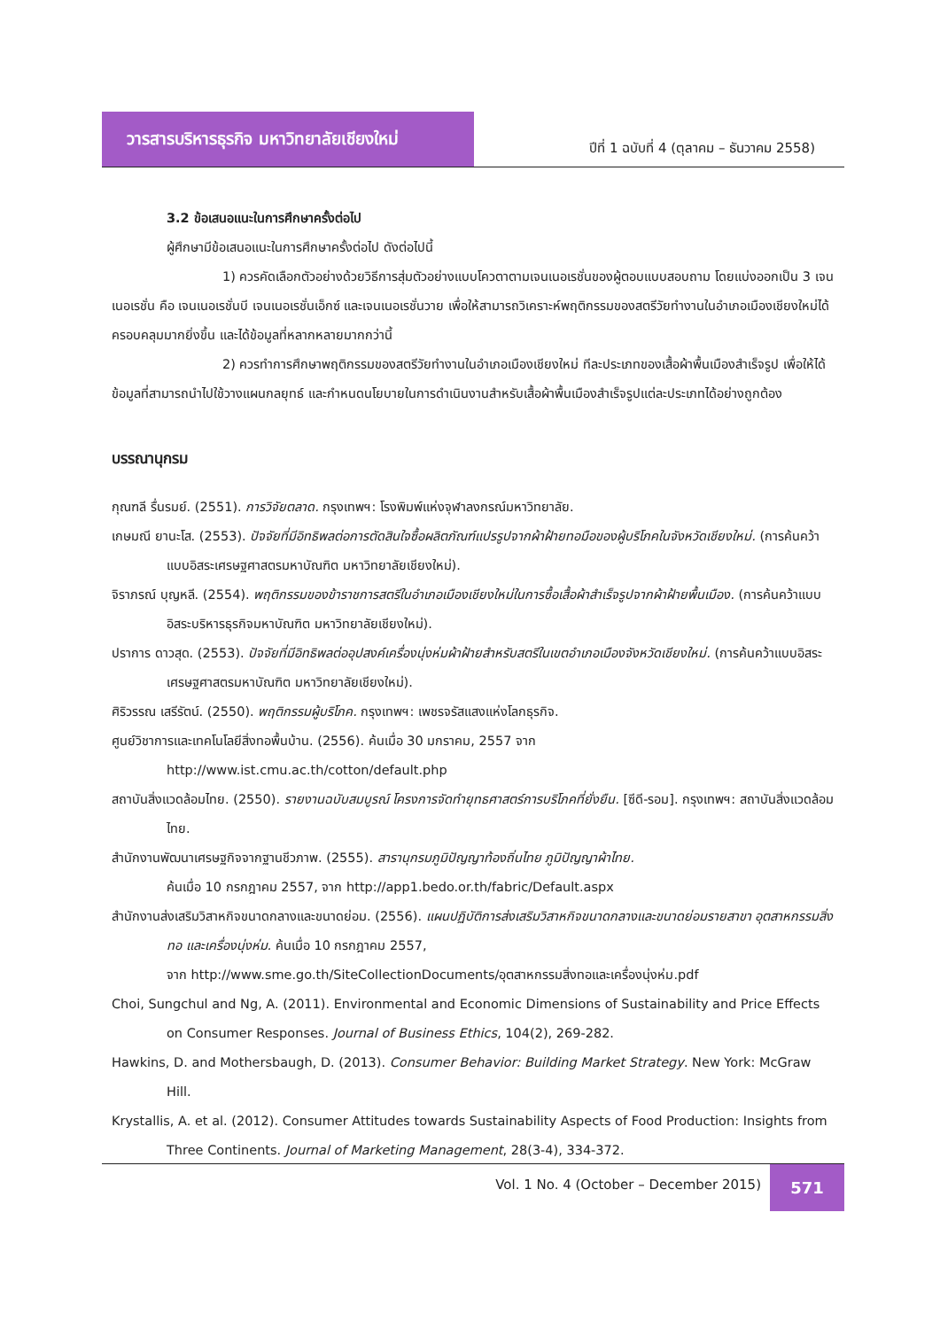วารสารบริหารธุรกิจ มหาวิทยาลัยเชียงใหม่
ปีที่ 1 ฉบับที่ 4 (ตุลาคม – ธันวาคม 2558)
3.2 ข้อเสนอแนะในการศึกษาครั้งต่อไป
ผู้ศึกษามีข้อเสนอแนะในการศึกษาครั้งต่อไป ดังต่อไปนี้
1) ควรคัดเลือกตัวอย่างด้วยวิธีการสุ่มตัวอย่างแบบโควตาตามเจนเนอเรชั่นของผู้ตอบแบบสอบถาม โดยแบ่งออกเป็น 3 เจนเนอเรชั่น คือ เจนเนอเรชั่นบี เจนเนอเรชั่นเอ็กซ์ และเจนเนอเรชั่นวาย เพื่อให้สามารถวิเคราะห์พฤติกรรมของสตรีวัยทำงานในอำเภอเมืองเชียงใหม่ได้ครอบคลุมมากยิ่งขึ้น และได้ข้อมูลที่หลากหลายมากกว่านี้
2) ควรทำการศึกษาพฤติกรรมของสตรีวัยทำงานในอำเภอเมืองเชียงใหม่ ทีละประเภทของเสื้อผ้าพื้นเมืองสำเร็จรูป เพื่อให้ได้ข้อมูลที่สามารถนำไปใช้วางแผนกลยุทธ์ และกำหนดนโยบายในการดำเนินงานสำหรับเสื้อผ้าพื้นเมืองสำเร็จรูปแต่ละประเภทได้อย่างถูกต้อง
บรรณานุกรม
กุณฑลี รื่นรมย์. (2551). การวิจัยตลาด. กรุงเทพฯ: โรงพิมพ์แห่งจุฬาลงกรณ์มหาวิทยาลัย.
เกษมณี ยานะโส. (2553). ปัจจัยที่มีอิทธิพลต่อการตัดสินใจซื้อผลิตภัณฑ์แปรรูปจากผ้าฝ้ายทอมือของผู้บริโภคในจังหวัดเชียงใหม่. (การค้นคว้าแบบอิสระเศรษฐศาสตรมหาบัณฑิต มหาวิทยาลัยเชียงใหม่).
จิราภรณ์ บุญหลี. (2554). พฤติกรรมของข้าราชการสตรีในอำเภอเมืองเชียงใหม่ในการซื้อเสื้อผ้าสำเร็จรูปจากผ้าฝ้ายพื้นเมือง. (การค้นคว้าแบบอิสระบริหารธุรกิจมหาบัณฑิต มหาวิทยาลัยเชียงใหม่).
ปราการ ดาวสุด. (2553). ปัจจัยที่มีอิทธิพลต่ออุปสงค์เครื่องนุ่งห่มผ้าฝ้ายสำหรับสตรีในเขตอำเภอเมืองจังหวัดเชียงใหม่. (การค้นคว้าแบบอิสระเศรษฐศาสตรมหาบัณฑิต มหาวิทยาลัยเชียงใหม่).
ศิริวรรณ เสรีรัตน์. (2550). พฤติกรรมผู้บริโภค. กรุงเทพฯ: เพชรจรัสแสงแห่งโลกธุรกิจ.
ศูนย์วิชาการและเทคโนโลยีสิ่งทอพื้นบ้าน. (2556). ค้นเมื่อ 30 มกราคม, 2557 จาก
http://www.ist.cmu.ac.th/cotton/default.php
สถาบันสิ่งแวดล้อมไทย. (2550). รายงานฉบับสมบูรณ์ โครงการจัดทำยุทธศาสตร์การบริโภคที่ยั่งยืน. [ซีดี-รอม]. กรุงเทพฯ: สถาบันสิ่งแวดล้อมไทย.
สำนักงานพัฒนาเศรษฐกิจจากฐานชีวภาพ. (2555). สารานุกรมภูมิปัญญาท้องถิ่นไทย ภูมิปัญญาผ้าไทย.
ค้นเมื่อ 10 กรกฎาคม 2557, จาก http://app1.bedo.or.th/fabric/Default.aspx
สำนักงานส่งเสริมวิสาหกิจขนาดกลางและขนาดย่อม. (2556). แผนปฏิบัติการส่งเสริมวิสาหกิจขนาดกลางและขนาดย่อมรายสาขา อุตสาหกรรมสิ่งทอ และเครื่องนุ่งห่ม. ค้นเมื่อ 10 กรกฎาคม 2557,
จาก http://www.sme.go.th/SiteCollectionDocuments/อุตสาหกรรมสิ่งทอและเครื่องนุ่งห่ม.pdf
Choi, Sungchul and Ng, A. (2011). Environmental and Economic Dimensions of Sustainability and Price Effects on Consumer Responses. Journal of Business Ethics, 104(2), 269-282.
Hawkins, D. and Mothersbaugh, D. (2013). Consumer Behavior: Building Market Strategy. New York: McGraw Hill.
Krystallis, A. et al. (2012). Consumer Attitudes towards Sustainability Aspects of Food Production: Insights from Three Continents. Journal of Marketing Management, 28(3-4), 334-372.
Vol. 1 No. 4 (October – December 2015)
571